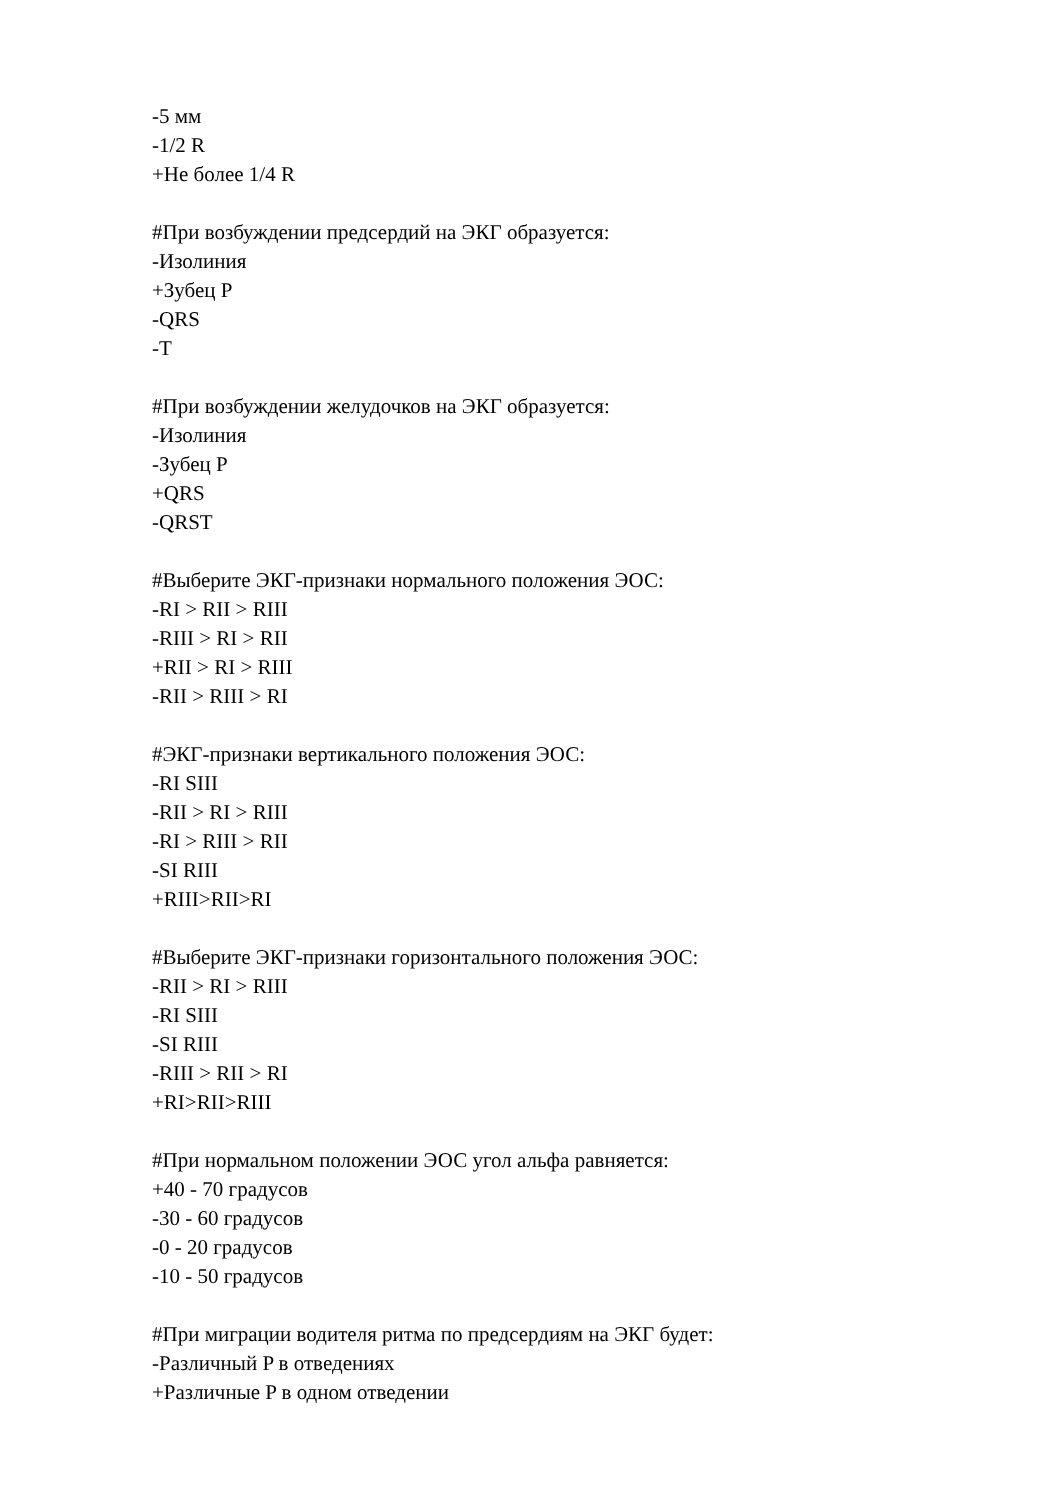-5 мм
-1/2 R
+Не более 1/4 R
#При возбуждении предсердий на ЭКГ образуется:
-Изолиния
+Зубец P
-QRS
-T
#При возбуждении желудочков на ЭКГ образуется:
-Изолиния
-Зубец P
+QRS
-QRST
#Выберите ЭКГ-признаки нормального положения ЭОС:
-RI > RII > RIII
-RIII > RI > RII
+RII > RI > RIII
-RII > RIII > RI
#ЭКГ-признаки вертикального положения ЭОС:
-RI SIII
-RII > RI > RIII
-RI > RIII > RII
-SI RIII
+RIII>RII>RI
#Выберите ЭКГ-признаки горизонтального положения ЭОС:
-RII > RI > RIII
-RI SIII
-SI RIII
-RIII > RII > RI
+RI>RII>RIII
#При нормальном положении ЭОС угол альфа равняется:
+40 - 70 градусов
-30 - 60 градусов
-0 - 20 градусов
-10 - 50 градусов
#При миграции водителя ритма по предсердиям на ЭКГ будет:
-Различный P в отведениях
+Различные P в одном отведении